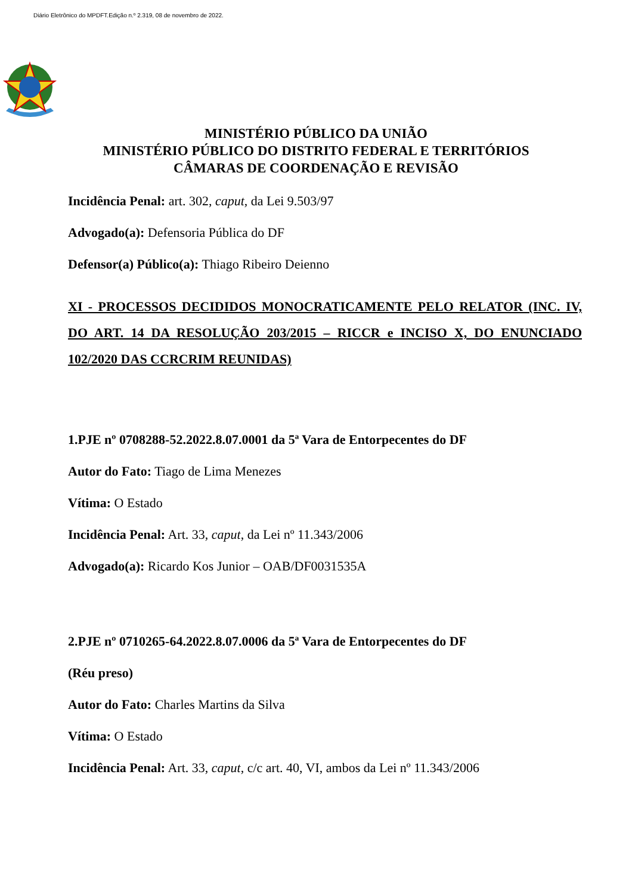Diário Eletrônico do MPDFT.Edição n.º 2.319, 08 de novembro de 2022.
MINISTÉRIO PÚBLICO DA UNIÃO
MINISTÉRIO PÚBLICO DO DISTRITO FEDERAL E TERRITÓRIOS
CÂMARAS DE COORDENAÇÃO E REVISÃO
Incidência Penal: art. 302, caput, da Lei 9.503/97
Advogado(a): Defensoria Pública do DF
Defensor(a) Público(a): Thiago Ribeiro Deienno
XI - PROCESSOS DECIDIDOS MONOCRATICAMENTE PELO RELATOR (INC. IV, DO ART. 14 DA RESOLUÇÃO 203/2015 – RICCR e INCISO X, DO ENUNCIADO 102/2020 DAS CCRCRIM REUNIDAS)
1.PJE nº 0708288-52.2022.8.07.0001 da 5ª Vara de Entorpecentes do DF
Autor do Fato: Tiago de Lima Menezes
Vítima: O Estado
Incidência Penal: Art. 33, caput, da Lei nº 11.343/2006
Advogado(a): Ricardo Kos Junior – OAB/DF0031535A
2.PJE nº 0710265-64.2022.8.07.0006 da 5ª Vara de Entorpecentes do DF
(Réu preso)
Autor do Fato: Charles Martins da Silva
Vítima: O Estado
Incidência Penal: Art. 33, caput, c/c art. 40, VI, ambos da Lei nº 11.343/2006